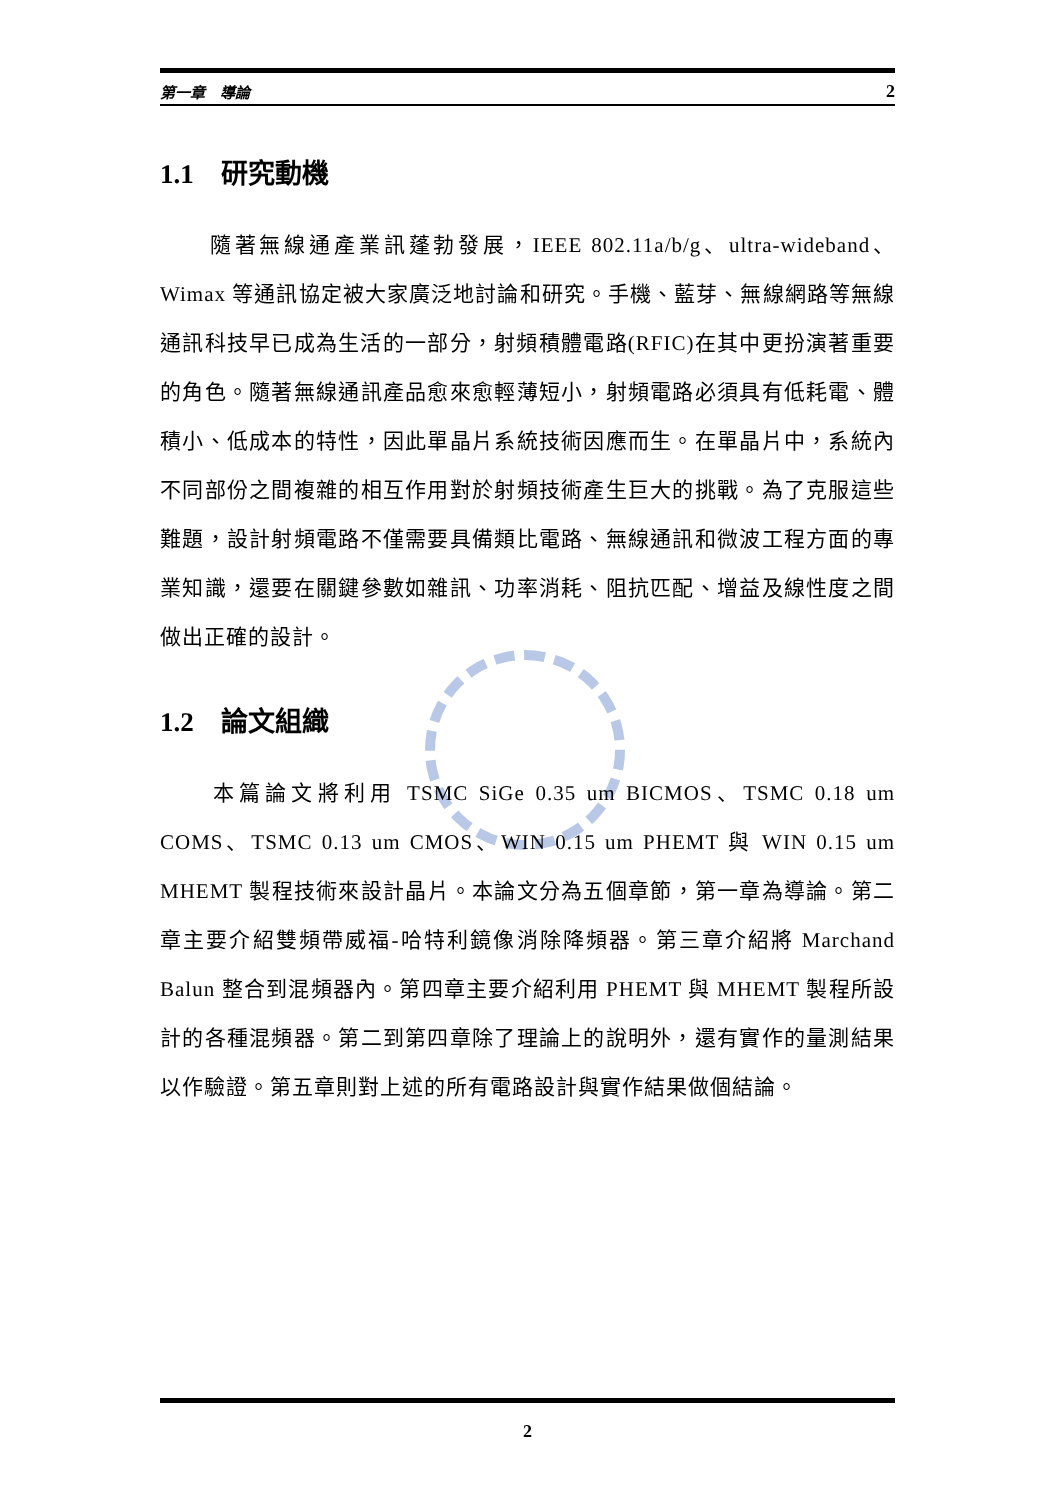第一章　導論 2
1.1　研究動機
　　隨著無線通產業訊蓬勃發展，IEEE 802.11a/b/g、ultra-wideband、Wimax 等通訊協定被大家廣泛地討論和研究。手機、藍芽、無線網路等無線通訊科技早已成為生活的一部分，射頻積體電路(RFIC)在其中更扮演著重要的角色。隨著無線通訊產品愈來愈輕薄短小，射頻電路必須具有低耗電、體積小、低成本的特性，因此單晶片系統技術因應而生。在單晶片中，系統內不同部份之間複雜的相互作用對於射頻技術產生巨大的挑戰。為了克服這些難題，設計射頻電路不僅需要具備類比電路、無線通訊和微波工程方面的專業知識，還要在關鍵參數如雜訊、功率消耗、阻抗匹配、增益及線性度之間做出正確的設計。
1.2　論文組織
　　本篇論文將利用 TSMC SiGe 0.35 um BICMOS、TSMC 0.18 um COMS、TSMC 0.13 um CMOS、WIN 0.15 um PHEMT 與 WIN 0.15 um MHEMT 製程技術來設計晶片。本論文分為五個章節，第一章為導論。第二章主要介紹雙頻帶威福-哈特利鏡像消除降頻器。第三章介紹將 Marchand Balun 整合到混頻器內。第四章主要介紹利用 PHEMT 與 MHEMT 製程所設計的各種混頻器。第二到第四章除了理論上的說明外，還有實作的量測結果以作驗證。第五章則對上述的所有電路設計與實作結果做個結論。
2